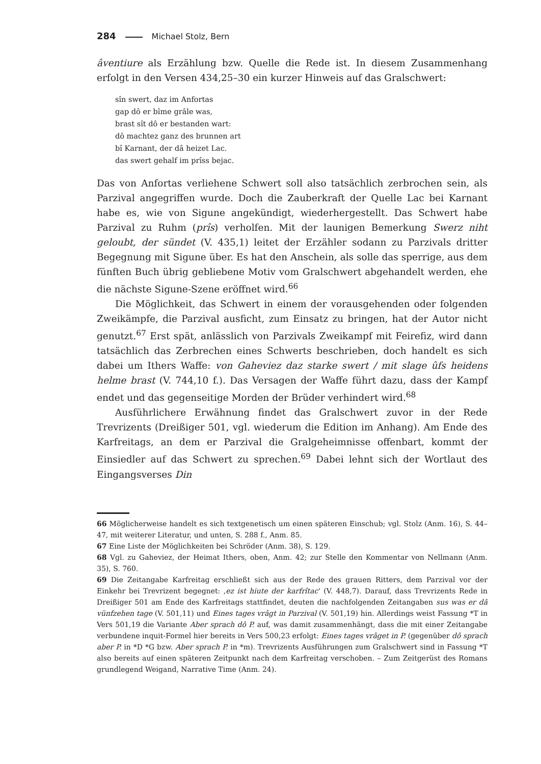284 Michael Stolz, Bern
âventiure als Erzählung bzw. Quelle die Rede ist. In diesem Zusammenhang erfolgt in den Versen 434,25–30 ein kurzer Hinweis auf das Gralschwert:
sîn swert, daz im Anfortas
gap dô er bîme grâle was,
brast sît dô er bestanden wart:
dô machtez ganz des brunnen art
bî Karnant, der dâ heizet Lac.
das swert gehalf im prîss bejac.
Das von Anfortas verliehene Schwert soll also tatsächlich zerbrochen sein, als Parzival angegriffen wurde. Doch die Zauberkraft der Quelle Lac bei Karnant habe es, wie von Sigune angekündigt, wiederhergestellt. Das Schwert habe Parzival zu Ruhm (prîs) verholfen. Mit der launigen Bemerkung Swerz niht geloubt, der sündet (V. 435,1) leitet der Erzähler sodann zu Parzivals dritter Begegnung mit Sigune über. Es hat den Anschein, als solle das sperrige, aus dem fünften Buch übrig gebliebene Motiv vom Gralschwert abgehandelt werden, ehe die nächste Sigune-Szene eröffnet wird.<sup>66</sup>
Die Möglichkeit, das Schwert in einem der vorausgehenden oder folgenden Zweikämpfe, die Parzival ausficht, zum Einsatz zu bringen, hat der Autor nicht genutzt.<sup>67</sup> Erst spät, anlässlich von Parzivals Zweikampf mit Feirefiz, wird dann tatsächlich das Zerbrechen eines Schwerts beschrieben, doch handelt es sich dabei um Ithers Waffe: von Gaheviez daz starke swert / mit slage ûfs heidens helme brast (V. 744,10 f.). Das Versagen der Waffe führt dazu, dass der Kampf endet und das gegenseitige Morden der Brüder verhindert wird.<sup>68</sup>
Ausführlichere Erwähnung findet das Gralschwert zuvor in der Rede Trevrizents (Dreißiger 501, vgl. wiederum die Edition im Anhang). Am Ende des Karfreitags, an dem er Parzival die Gralgeheimnisse offenbart, kommt der Einsiedler auf das Schwert zu sprechen.<sup>69</sup> Dabei lehnt sich der Wortlaut des Eingangsverses Din
66 Möglicherweise handelt es sich textgenetisch um einen späteren Einschub; vgl. Stolz (Anm. 16), S. 44–47, mit weiterer Literatur, und unten, S. 288 f., Anm. 85.
67 Eine Liste der Möglichkeiten bei Schröder (Anm. 38), S. 129.
68 Vgl. zu Gaheviez, der Heimat Ithers, oben, Anm. 42; zur Stelle den Kommentar von Nellmann (Anm. 35), S. 760.
69 Die Zeitangabe Karfreitag erschließt sich aus der Rede des grauen Ritters, dem Parzival vor der Einkehr bei Trevrizent begegnet: ‚ez ist hiute der karfrîtac‘ (V. 448,7). Darauf, dass Trevrizents Rede in Dreißiger 501 am Ende des Karfreitags stattfindet, deuten die nachfolgenden Zeitangaben sus was er dâ vünfzehen tage (V. 501,11) und Eines tages vrâgt in Parzival (V. 501,19) hin. Allerdings weist Fassung *T in Vers 501,19 die Variante Aber sprach dô P. auf, was damit zusammenhängt, dass die mit einer Zeitangabe verbundene inquit-Formel hier bereits in Vers 500,23 erfolgt: Eines tages vrâget in P. (gegenüber dô sprach aber P. in *D *G bzw. Aber sprach P. in *m). Trevrizents Ausführungen zum Gralschwert sind in Fassung *T also bereits auf einen späteren Zeitpunkt nach dem Karfreitag verschoben. – Zum Zeitgerüst des Romans grundlegend Weigand, Narrative Time (Anm. 24).